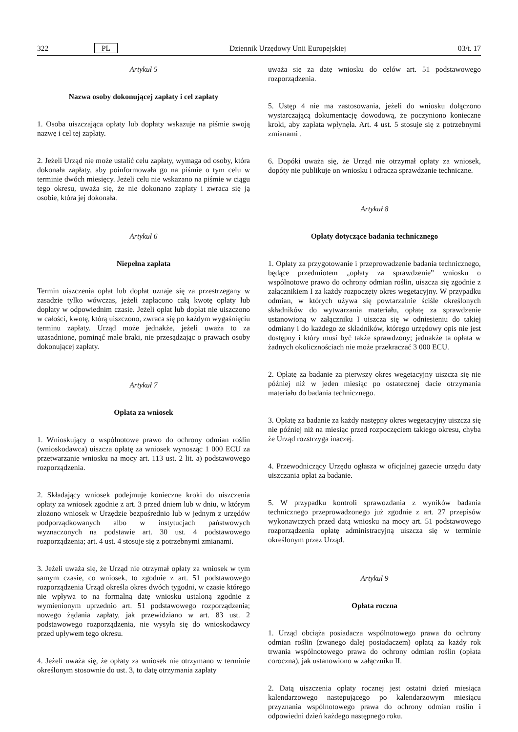322 PL Dziennik Urzędowy Unii Europejskiej 03/t. 17
Artykuł 5
Nazwa osoby dokonującej zapłaty i cel zapłaty
1. Osoba uiszczająca opłaty lub dopłaty wskazuje na piśmie swoją nazwę i cel tej zapłaty.
2. Jeżeli Urząd nie może ustalić celu zapłaty, wymaga od osoby, która dokonała zapłaty, aby poinformowała go na piśmie o tym celu w terminie dwóch miesięcy. Jeżeli celu nie wskazano na piśmie w ciągu tego okresu, uważa się, że nie dokonano zapłaty i zwraca się ją osobie, która jej dokonała.
Artykuł 6
Niepełna zapłata
Termin uiszczenia opłat lub dopłat uznaje się za przestrzegany w zasadzie tylko wówczas, jeżeli zapłacono całą kwotę opłaty lub dopłaty w odpowiednim czasie. Jeżeli opłat lub dopłat nie uiszczono w całości, kwotę, którą uiszczono, zwraca się po każdym wygaśnięciu terminu zapłaty. Urząd może jednakże, jeżeli uważa to za uzasadnione, pominąć małe braki, nie przesądzając o prawach osoby dokonującej zapłaty.
Artykuł 7
Opłata za wniosek
1. Wnioskujący o wspólnotowe prawo do ochrony odmian roślin (wnioskodawca) uiszcza opłatę za wniosek wynosząc 1 000 ECU za przetwarzanie wniosku na mocy art. 113 ust. 2 lit. a) podstawowego rozporządzenia.
2. Składający wniosek podejmuje konieczne kroki do uiszczenia opłaty za wniosek zgodnie z art. 3 przed dniem lub w dniu, w którym złożono wniosek w Urzędzie bezpośrednio lub w jednym z urzędów podporządkowanych albo w instytucjach państwowych wyznaczonych na podstawie art. 30 ust. 4 podstawowego rozporządzenia; art. 4 ust. 4 stosuje się z potrzebnymi zmianami.
3. Jeżeli uważa się, że Urząd nie otrzymał opłaty za wniosek w tym samym czasie, co wniosek, to zgodnie z art. 51 podstawowego rozporządzenia Urząd określa okres dwóch tygodni, w czasie którego nie wpływa to na formalną datę wniosku ustaloną zgodnie z wymienionym uprzednio art. 51 podstawowego rozporządzenia; nowego żądania zapłaty, jak przewidziano w art. 83 ust. 2 podstawowego rozporządzenia, nie wysyła się do wnioskodawcy przed upływem tego okresu.
4. Jeżeli uważa się, że opłaty za wniosek nie otrzymano w terminie określonym stosownie do ust. 3, to datę otrzymania zapłaty
uważa się za datę wniosku do celów art. 51 podstawowego rozporządzenia.
5. Ustęp 4 nie ma zastosowania, jeżeli do wniosku dołączono wystarczającą dokumentację dowodową, że poczyniono konieczne kroki, aby zapłata wpłynęła. Art. 4 ust. 5 stosuje się z potrzebnymi zmianami .
6. Dopóki uważa się, że Urząd nie otrzymał opłaty za wniosek, dopóty nie publikuje on wniosku i odracza sprawdzanie techniczne.
Artykuł 8
Opłaty dotyczące badania technicznego
1. Opłaty za przygotowanie i przeprowadzenie badania technicznego, będące przedmiotem „opłaty za sprawdzenie” wniosku o wspólnotowe prawo do ochrony odmian roślin, uiszcza się zgodnie z załącznikiem I za każdy rozpoczęty okres wegetacyjny. W przypadku odmian, w których używa się powtarzalnie ściśle określonych składników do wytwarzania materiału, opłatę za sprawdzenie ustanowioną w załączniku I uiszcza się w odniesieniu do takiej odmiany i do każdego ze składników, którego urzędowy opis nie jest dostępny i który musi być także sprawdzony; jednakże ta opłata w żadnych okolicznościach nie może przekraczać 3 000 ECU.
2. Opłatę za badanie za pierwszy okres wegetacyjny uiszcza się nie później niż w jeden miesiąc po ostatecznej dacie otrzymania materiału do badania technicznego.
3. Opłatę za badanie za każdy następny okres wegetacyjny uiszcza się nie później niż na miesiąc przed rozpoczęciem takiego okresu, chyba że Urząd rozstrzyga inaczej.
4. Przewodniczący Urzędu ogłasza w oficjalnej gazecie urzędu daty uiszczania opłat za badanie.
5. W przypadku kontroli sprawozdania z wyników badania technicznego przeprowadzonego już zgodnie z art. 27 przepisów wykonawczych przed datą wniosku na mocy art. 51 podstawowego rozporządzenia opłatę administracyjną uiszcza się w terminie określonym przez Urząd.
Artykuł 9
Opłata roczna
1. Urząd obciąża posiadacza wspólnotowego prawa do ochrony odmian roślin (zwanego dalej posiadaczem) opłatą za każdy rok trwania wspólnotowego prawa do ochrony odmian roślin (opłata coroczna), jak ustanowiono w załączniku II.
2. Datą uiszczenia opłaty rocznej jest ostatni dzień miesiąca kalendarzowego następującego po kalendarzowym miesiącu przyznania wspólnotowego prawa do ochrony odmian roślin i odpowiedni dzień każdego następnego roku.